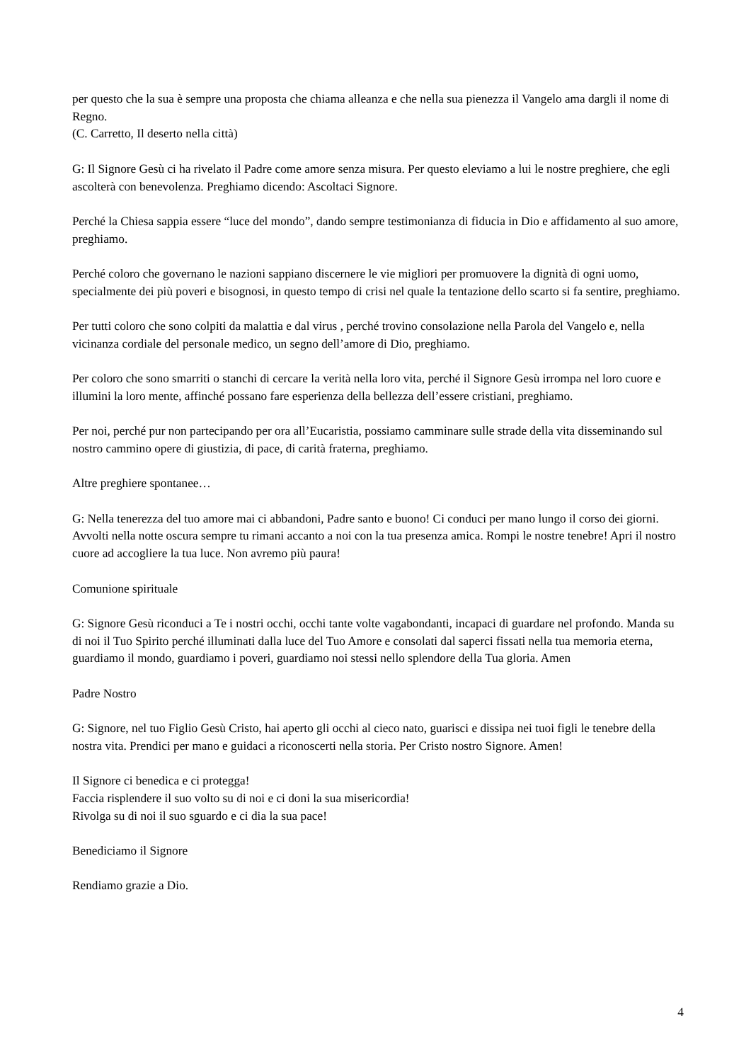per questo che la sua è sempre una proposta che chiama alleanza e che nella sua pienezza il Vangelo ama dargli il nome di Regno.
(C. Carretto, Il deserto nella città)
G: Il Signore Gesù ci ha rivelato il Padre come amore senza misura. Per questo eleviamo a lui le nostre preghiere, che egli ascolterà con benevolenza. Preghiamo dicendo: Ascoltaci Signore.
Perché la Chiesa sappia essere “luce del mondo”, dando sempre testimonianza di fiducia in Dio e affidamento al suo amore, preghiamo.
Perché coloro che governano le nazioni sappiano discernere le vie migliori per promuovere la dignità di ogni uomo, specialmente dei più poveri e bisognosi, in questo tempo di crisi nel quale la tentazione dello scarto si fa sentire, preghiamo.
Per tutti coloro che sono colpiti da malattia e dal virus , perché trovino consolazione nella Parola del Vangelo e, nella vicinanza cordiale del personale medico, un segno dell’amore di Dio, preghiamo.
Per coloro che sono smarriti o stanchi di cercare la verità nella loro vita, perché il Signore Gesù irrompa nel loro cuore e illumini la loro mente, affinché possano fare esperienza della bellezza dell’essere cristiani, preghiamo.
Per noi, perché pur non partecipando per ora all’Eucaristia, possiamo camminare sulle strade della vita disseminando sul nostro cammino opere di giustizia, di pace, di carità fraterna, preghiamo.
Altre preghiere spontanee…
G: Nella tenerezza del tuo amore mai ci abbandoni, Padre santo e buono! Ci conduci per mano lungo il corso dei giorni. Avvolti nella notte oscura sempre tu rimani accanto a noi con la tua presenza amica. Rompi le nostre tenebre! Apri il nostro cuore ad accogliere la tua luce. Non avremo più paura!
Comunione spirituale
G: Signore Gesù riconduci a Te i nostri occhi, occhi tante volte vagabondanti, incapaci di guardare nel profondo. Manda su di noi il Tuo Spirito perché illuminati dalla luce del Tuo Amore e consolati dal saperci fissati nella tua memoria eterna, guardiamo il mondo, guardiamo i poveri, guardiamo noi stessi nello splendore della Tua gloria. Amen
Padre Nostro
G: Signore, nel tuo Figlio Gesù Cristo, hai aperto gli occhi al cieco nato, guarisci e dissipa nei tuoi figli le tenebre della nostra vita. Prendici per mano e guidaci a riconoscerti nella storia. Per Cristo nostro Signore. Amen!
Il Signore ci benedica e ci protegga!
Faccia risplendere il suo volto su di noi e ci doni la sua misericordia!
Rivolga su di noi il suo sguardo e ci dia la sua pace!
Benediciamo il Signore
Rendiamo grazie a Dio.
4